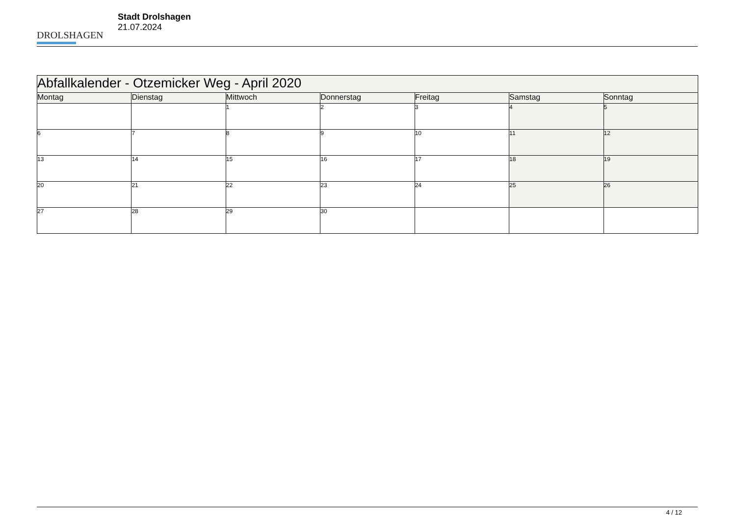DROLSHAGEN
Stadt Drolshagen
21.07.2024
| Abfallkalender - Otzemicker Weg - April 2020 | | | | | | |
| Montag | Dienstag | Mittwoch | Donnerstag | Freitag | Samstag | Sonntag |
| | | 1 | 2 | 3 | 4 | 5 |
| 6 | 7 | 8 | 9 | 10 | 11 | 12 |
| 13 | 14 | 15 | 16 | 17 | 18 | 19 |
| 20 | 21 | 22 | 23 | 24 | 25 | 26 |
| 27 | 28 | 29 | 30 | | | |
4 / 12